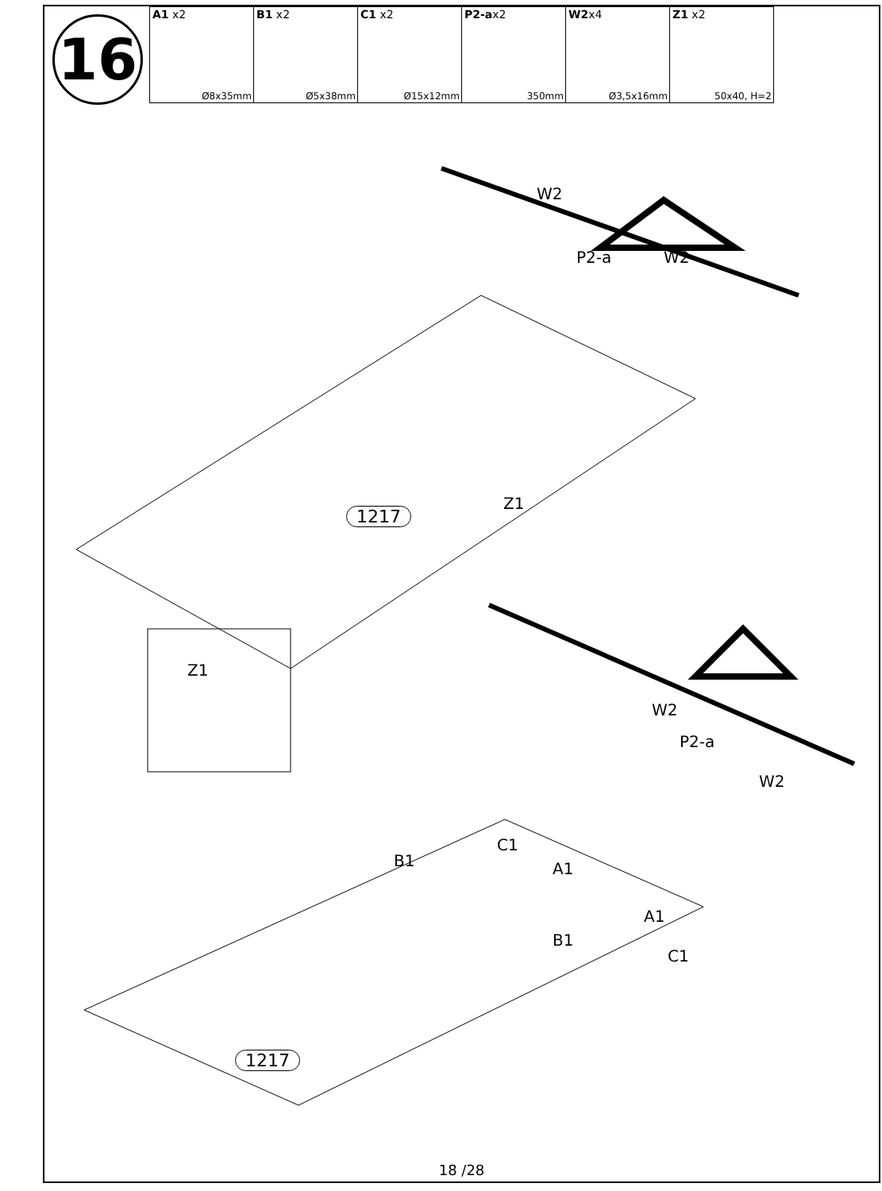16
| A1 x2 Ø8x35mm | B1 x2 Ø5x38mm | C1 x2 Ø15x12mm | P2-a x2 350mm | W2 x4 Ø3,5x16mm | Z1 x2 50x40, H=2 |
W2
P2-a W2
Z1
1217
Z1
W2
P2-a
W2
C1
B1 A1
A1
B1
C1
1217
18 /28